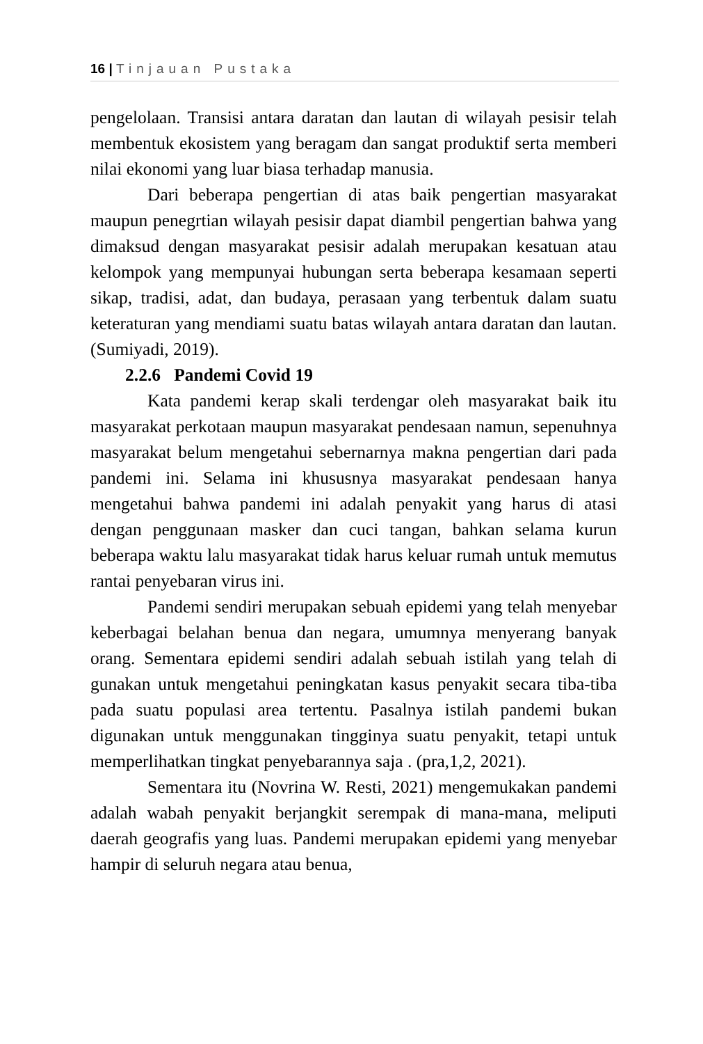16 | Tinjauan Pustaka
pengelolaan. Transisi antara daratan dan lautan di wilayah pesisir telah membentuk ekosistem yang beragam dan sangat produktif serta memberi nilai ekonomi yang luar biasa terhadap manusia.
Dari beberapa pengertian di atas baik pengertian masyarakat maupun penegrtian wilayah pesisir dapat diambil pengertian bahwa yang dimaksud dengan masyarakat pesisir adalah merupakan kesatuan atau kelompok yang mempunyai hubungan serta beberapa kesamaan seperti sikap, tradisi, adat, dan budaya, perasaan yang terbentuk dalam suatu keteraturan yang mendiami suatu batas wilayah antara daratan dan lautan. (Sumiyadi, 2019).
2.2.6 Pandemi Covid 19
Kata pandemi kerap skali terdengar oleh masyarakat baik itu masyarakat perkotaan maupun masyarakat pendesaan namun, sepenuhnya masyarakat belum mengetahui sebernarnya makna pengertian dari pada pandemi ini. Selama ini khususnya masyarakat pendesaan hanya mengetahui bahwa pandemi ini adalah penyakit yang harus di atasi dengan penggunaan masker dan cuci tangan, bahkan selama kurun beberapa waktu lalu masyarakat tidak harus keluar rumah untuk memutus rantai penyebaran virus ini.
Pandemi sendiri merupakan sebuah epidemi yang telah menyebar keberbagai belahan benua dan negara, umumnya menyerang banyak orang. Sementara epidemi sendiri adalah sebuah istilah yang telah di gunakan untuk mengetahui peningkatan kasus penyakit secara tiba-tiba pada suatu populasi area tertentu. Pasalnya istilah pandemi bukan digunakan untuk menggunakan tingginya suatu penyakit, tetapi untuk memperlihatkan tingkat penyebarannya saja . (pra,1,2, 2021).
Sementara itu (Novrina W. Resti, 2021) mengemukakan pandemi adalah wabah penyakit berjangkit serempak di mana-mana, meliputi daerah geografis yang luas. Pandemi merupakan epidemi yang menyebar hampir di seluruh negara atau benua,